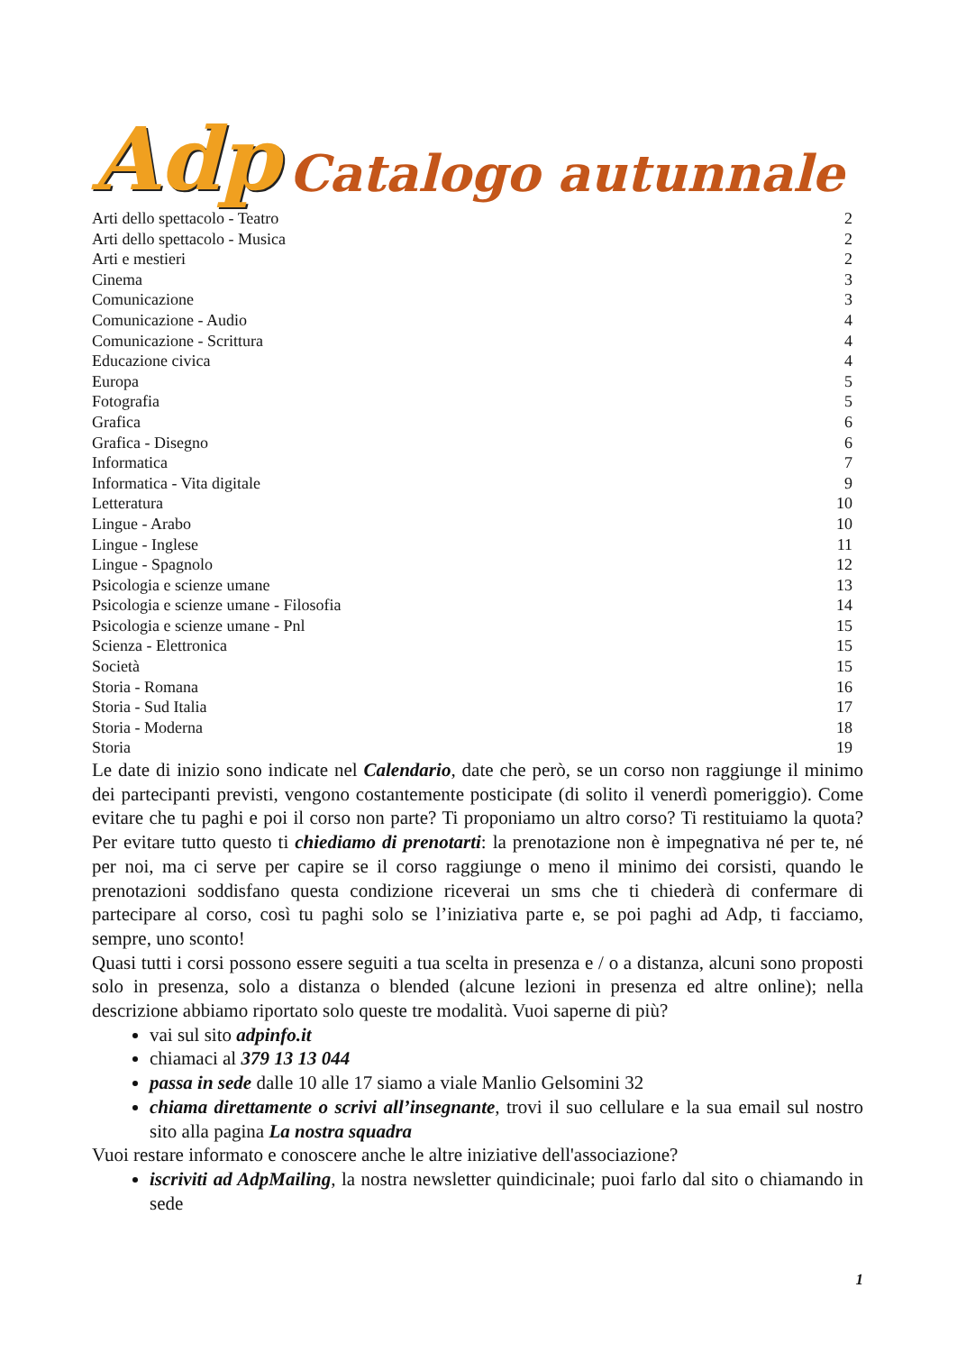Adp Catalogo autunnale
Arti dello spettacolo - Teatro 2
Arti dello spettacolo - Musica 2
Arti e mestieri 2
Cinema 3
Comunicazione 3
Comunicazione - Audio 4
Comunicazione - Scrittura 4
Educazione civica 4
Europa 5
Fotografia 5
Grafica 6
Grafica - Disegno 6
Informatica 7
Informatica - Vita digitale 9
Letteratura 10
Lingue - Arabo 10
Lingue - Inglese 11
Lingue - Spagnolo 12
Psicologia e scienze umane 13
Psicologia e scienze umane - Filosofia 14
Psicologia e scienze umane - Pnl 15
Scienza - Elettronica 15
Società 15
Storia - Romana 16
Storia - Sud Italia 17
Storia - Moderna 18
Storia 19
Le date di inizio sono indicate nel Calendario, date che però, se un corso non raggiunge il minimo dei partecipanti previsti, vengono costantemente posticipate (di solito il venerdì pomeriggio). Come evitare che tu paghi e poi il corso non parte? Ti proponiamo un altro corso? Ti restituiamo la quota? Per evitare tutto questo ti chiediamo di prenotarti: la prenotazione non è impegnativa né per te, né per noi, ma ci serve per capire se il corso raggiunge o meno il minimo dei corsisti, quando le prenotazioni soddisfano questa condizione riceverai un sms che ti chiederà di confermare di partecipare al corso, così tu paghi solo se l’iniziativa parte e, se poi paghi ad Adp, ti facciamo, sempre, uno sconto!
Quasi tutti i corsi possono essere seguiti a tua scelta in presenza e / o a distanza, alcuni sono proposti solo in presenza, solo a distanza o blended (alcune lezioni in presenza ed altre online); nella descrizione abbiamo riportato solo queste tre modalità. Vuoi saperne di più?
vai sul sito adpinfo.it
chiamaci al 379 13 13 044
passa in sede dalle 10 alle 17 siamo a viale Manlio Gelsomini 32
chiama direttamente o scrivi all’insegnante, trovi il suo cellulare e la sua email sul nostro sito alla pagina La nostra squadra
Vuoi restare informato e conoscere anche le altre iniziative dell'associazione?
iscriviti ad AdpMailing, la nostra newsletter quindicinale; puoi farlo dal sito o chiamando in sede
1